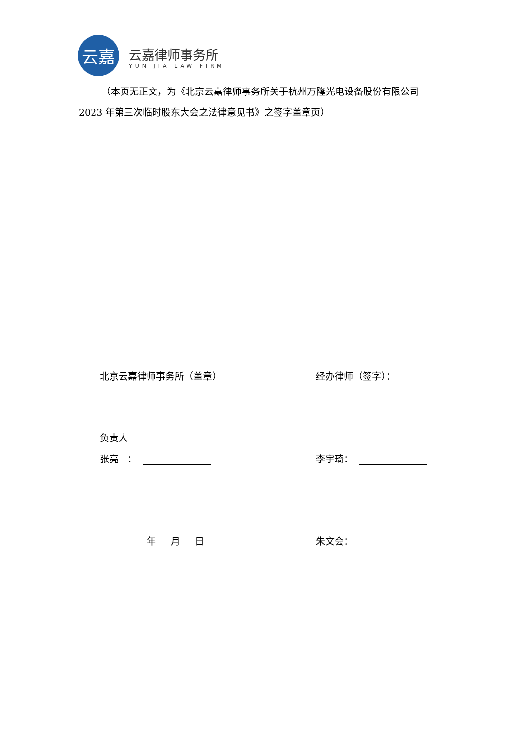云嘉
云嘉律师事务所
YUN JIA LAW FIRM
（本页无正文，为《北京云嘉律师事务所关于杭州万隆光电设备股份有限公司 2023 年第三次临时股东大会之法律意见书》之签字盖章页）
北京云嘉律师事务所（盖章） 经办律师（签字）：
负责人
张亮 ： 李宇琦：
年 月 日 朱文会：